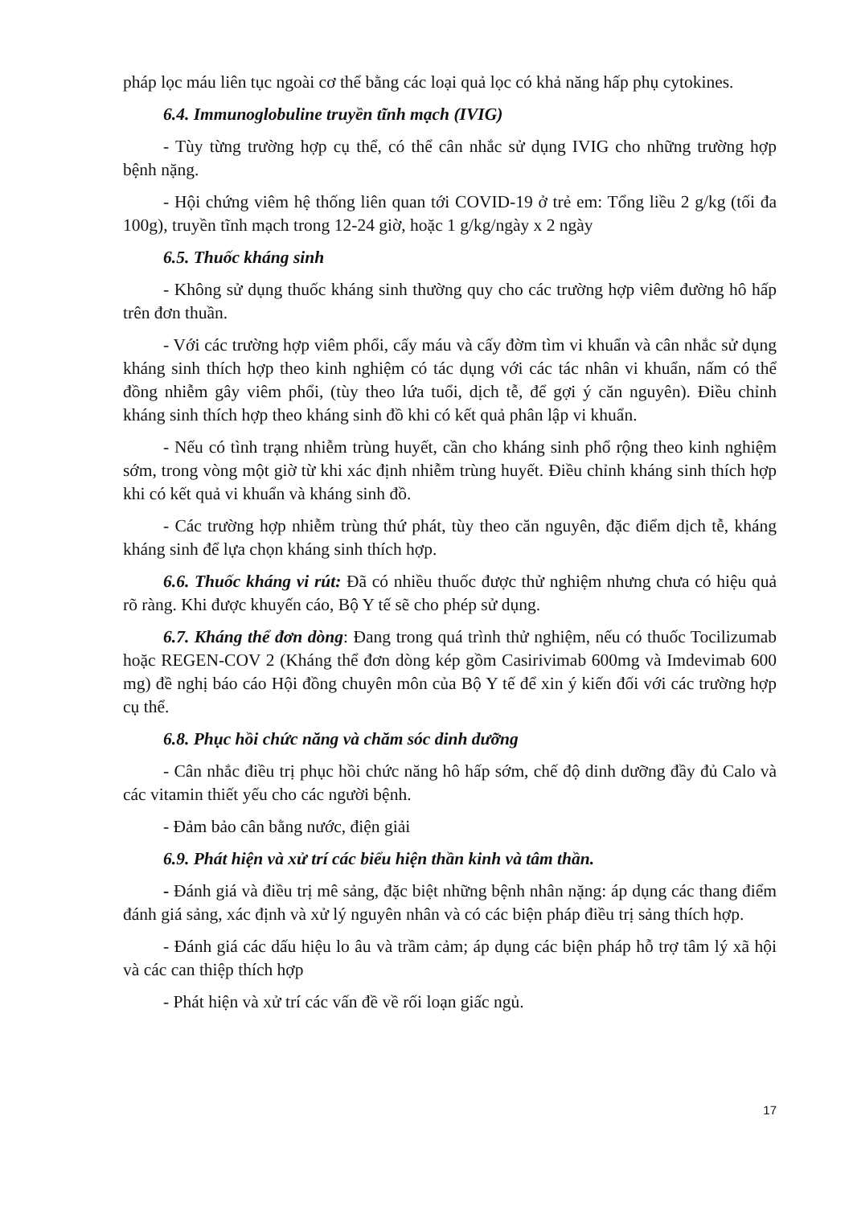pháp lọc máu liên tục ngoài cơ thể bằng các loại quả lọc có khả năng hấp phụ cytokines.
6.4. Immunoglobuline truyền tĩnh mạch (IVIG)
- Tùy từng trường hợp cụ thể, có thể cân nhắc sử dụng IVIG cho những trường hợp bệnh nặng.
- Hội chứng viêm hệ thống liên quan tới COVID-19 ở trẻ em: Tổng liều 2 g/kg (tối đa 100g), truyền tĩnh mạch trong 12-24 giờ, hoặc 1 g/kg/ngày x 2 ngày
6.5. Thuốc kháng sinh
- Không sử dụng thuốc kháng sinh thường quy cho các trường hợp viêm đường hô hấp trên đơn thuần.
- Với các trường hợp viêm phổi, cấy máu và cấy đờm tìm vi khuẩn và cân nhắc sử dụng kháng sinh thích hợp theo kinh nghiệm có tác dụng với các tác nhân vi khuẩn, nấm có thể đồng nhiễm gây viêm phổi, (tùy theo lứa tuổi, dịch tễ, để gợi ý căn nguyên). Điều chỉnh kháng sinh thích hợp theo kháng sinh đồ khi có kết quả phân lập vi khuẩn.
- Nếu có tình trạng nhiễm trùng huyết, cần cho kháng sinh phổ rộng theo kinh nghiệm sớm, trong vòng một giờ từ khi xác định nhiễm trùng huyết. Điều chỉnh kháng sinh thích hợp khi có kết quả vi khuẩn và kháng sinh đồ.
- Các trường hợp nhiễm trùng thứ phát, tùy theo căn nguyên, đặc điểm dịch tễ, kháng kháng sinh để lựa chọn kháng sinh thích hợp.
6.6. Thuốc kháng vi rút: Đã có nhiều thuốc được thử nghiệm nhưng chưa có hiệu quả rõ ràng. Khi được khuyến cáo, Bộ Y tế sẽ cho phép sử dụng.
6.7. Kháng thể đơn dòng: Đang trong quá trình thử nghiệm, nếu có thuốc Tocilizumab hoặc REGEN-COV 2 (Kháng thể đơn dòng kép gồm Casirivimab 600mg và Imdevimab 600 mg) đề nghị báo cáo Hội đồng chuyên môn của Bộ Y tế để xin ý kiến đối với các trường hợp cụ thể.
6.8. Phục hồi chức năng và chăm sóc dinh dưỡng
- Cân nhắc điều trị phục hồi chức năng hô hấp sớm, chế độ dinh dưỡng đầy đủ Calo và các vitamin thiết yếu cho các người bệnh.
- Đảm bảo cân bằng nước, điện giải
6.9. Phát hiện và xử trí các biểu hiện thần kinh và tâm thần.
- Đánh giá và điều trị mê sảng, đặc biệt những bệnh nhân nặng: áp dụng các thang điểm đánh giá sảng, xác định và xử lý nguyên nhân và có các biện pháp điều trị sảng thích hợp.
- Đánh giá các dấu hiệu lo âu và trầm cảm; áp dụng các biện pháp hỗ trợ tâm lý xã hội và các can thiệp thích hợp
- Phát hiện và xử trí các vấn đề về rối loạn giấc ngủ.
17